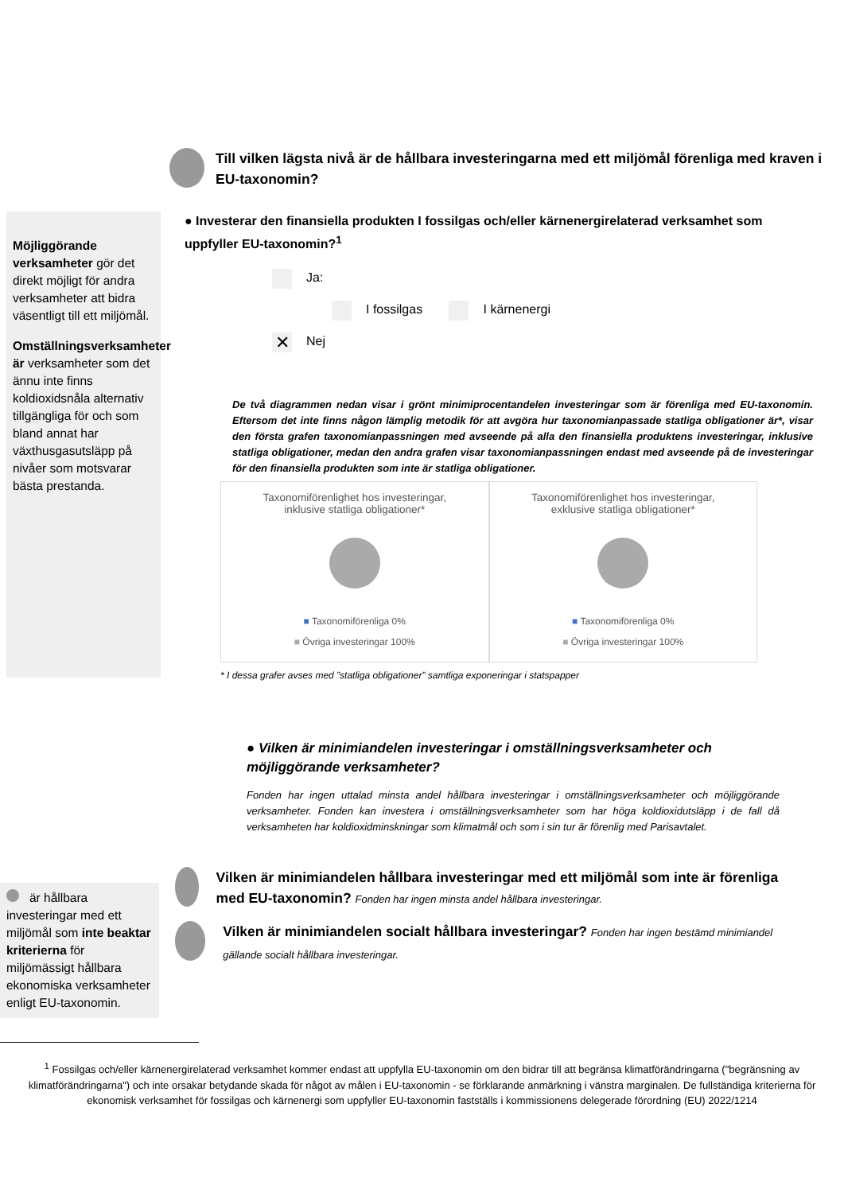Till vilken lägsta nivå är de hållbara investeringarna med ett miljömål förenliga med kraven i EU-taxonomin?
Möjliggörande verksamheter gör det direkt möjligt för andra verksamheter att bidra väsentligt till ett miljömål.
Omställningsverksamheter är verksamheter som det ännu inte finns koldioxidsnåla alternativ tillgängliga för och som bland annat har växthusgasutsläpp på nivåer som motsvarar bästa prestanda.
● Investerar den finansiella produkten I fossilgas och/eller kärnenergirelaterad verksamhet som uppfyller EU-taxonomin?<sup>1</sup>
Ja:
I fossilgas I kärnenergi
✕ Nej
De två diagrammen nedan visar i grönt minimiprocentandelen investeringar som är förenliga med EU-taxonomin. Eftersom det inte finns någon lämplig metodik för att avgöra hur taxonomianpassade statliga obligationer är*, visar den första grafen taxonomianpassningen med avseende på alla den finansiella produktens investeringar, inklusive statliga obligationer, medan den andra grafen visar taxonomianpassningen endast med avseende på de investeringar för den finansiella produkten som inte är statliga obligationer.
Taxonomiförenlighet hos investeringar,
inklusive statliga obligationer*
■ Taxonomiförenliga 0%
■ Övriga investeringar 100%
Taxonomiförenlighet hos investeringar,
exklusive statliga obligationer*
■ Taxonomiförenliga 0%
■ Övriga investeringar 100%
* I dessa grafer avses med ”statliga obligationer” samtliga exponeringar i statspapper
● Vilken är minimiandelen investeringar i omställningsverksamheter och möjliggörande verksamheter?
Fonden har ingen uttalad minsta andel hållbara investeringar i omställningsverksamheter och möjliggörande verksamheter. Fonden kan investera i omställningsverksamheter som har höga koldioxidutsläpp i de fall då verksamheten har koldioxidminskningar som klimatmål och som i sin tur är förenlig med Parisavtalet.
är hållbara investeringar med ett miljömål som inte beaktar kriterierna för miljömässigt hållbara ekonomiska verksamheter enligt EU-taxonomin.
Vilken är minimiandelen hållbara investeringar med ett miljömål som inte är förenliga med EU-taxonomin? Fonden har ingen minsta andel hållbara investeringar.
Vilken är minimiandelen socialt hållbara investeringar? Fonden har ingen bestämd minimiandel gällande socialt hållbara investeringar.
<sup>1</sup> Fossilgas och/eller kärnenergirelaterad verksamhet kommer endast att uppfylla EU-taxonomin om den bidrar till att begränsa klimatförändringarna ("begränsning av klimatförändringarna") och inte orsakar betydande skada för något av målen i EU-taxonomin - se förklarande anmärkning i vänstra marginalen. De fullständiga kriterierna för ekonomisk verksamhet för fossilgas och kärnenergi som uppfyller EU-taxonomin fastställs i kommissionens delegerade förordning (EU) 2022/1214